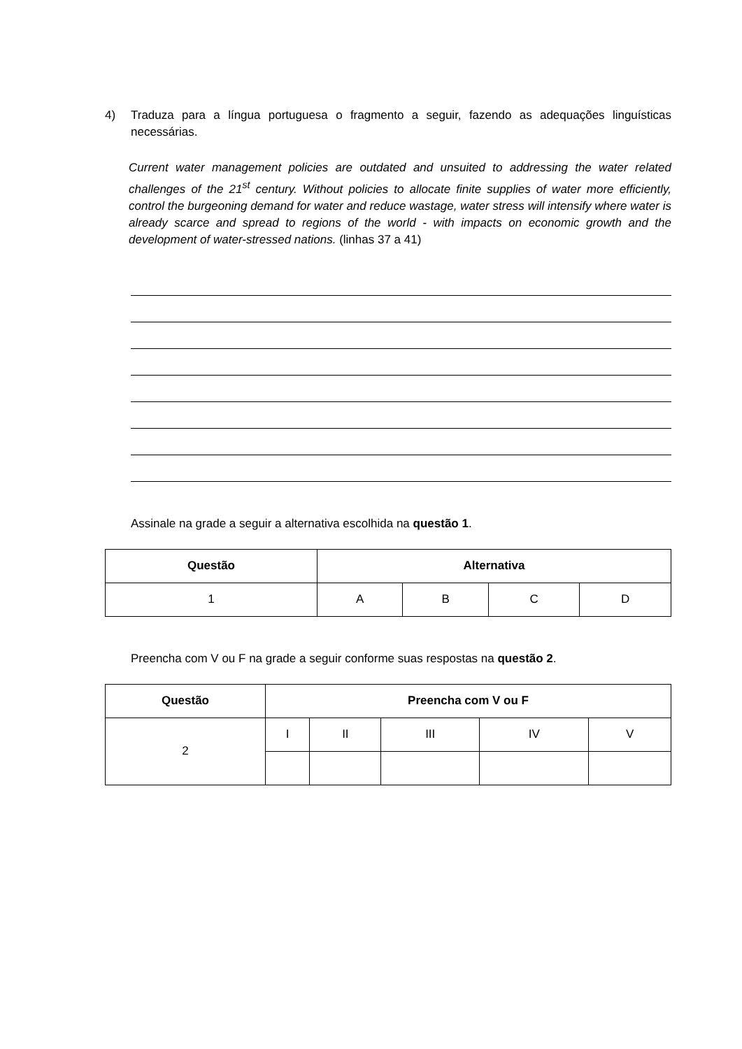4) Traduza para a língua portuguesa o fragmento a seguir, fazendo as adequações linguísticas necessárias.
Current water management policies are outdated and unsuited to addressing the water related challenges of the 21<sup>st</sup> century. Without policies to allocate finite supplies of water more efficiently, control the burgeoning demand for water and reduce wastage, water stress will intensify where water is already scarce and spread to regions of the world - with impacts on economic growth and the development of water-stressed nations. (linhas 37 a 41)
Assinale na grade a seguir a alternativa escolhida na questão 1.
| Questão | Alternativa | | | |
| --- | --- | --- | --- | --- |
| 1 | A | B | C | D |
Preencha com V ou F na grade a seguir conforme suas respostas na questão 2.
| Questão | Preencha com V ou F | | | | |
| --- | --- | --- | --- | --- | --- |
| 2 | I | II | III | IV | V |